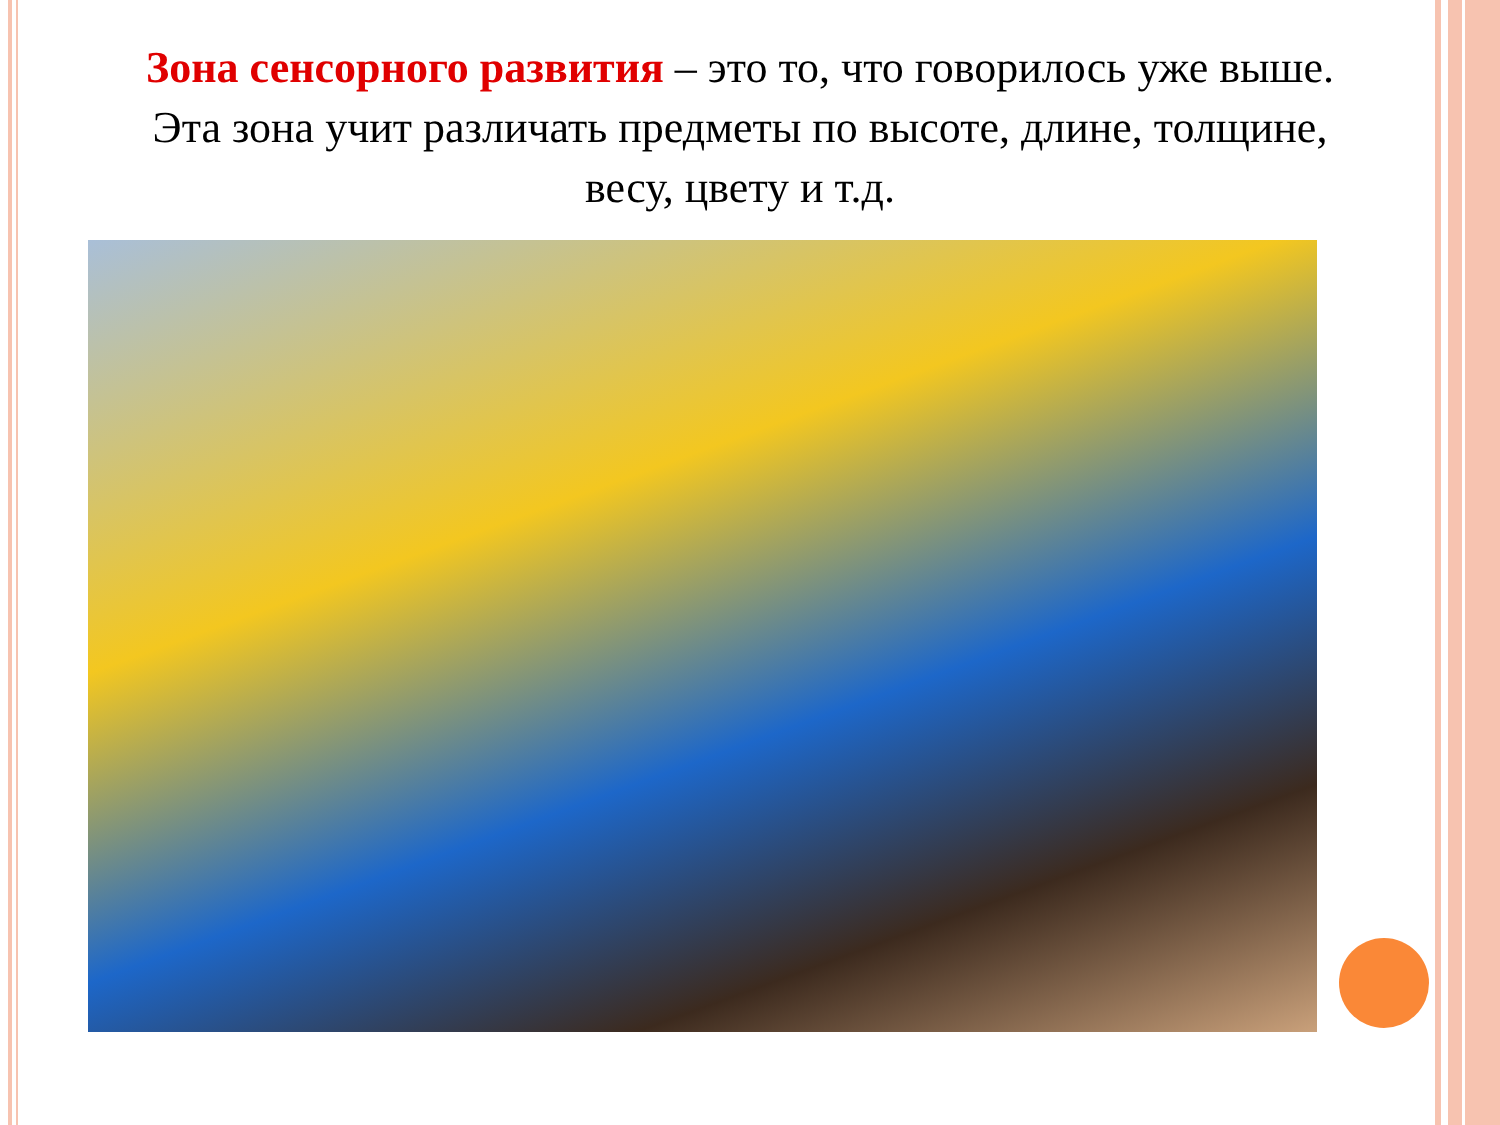Зона сенсорного развития – это то, что говорилось уже выше. Эта зона учит различать предметы по высоте, длине, толщине, весу, цвету и т.д.